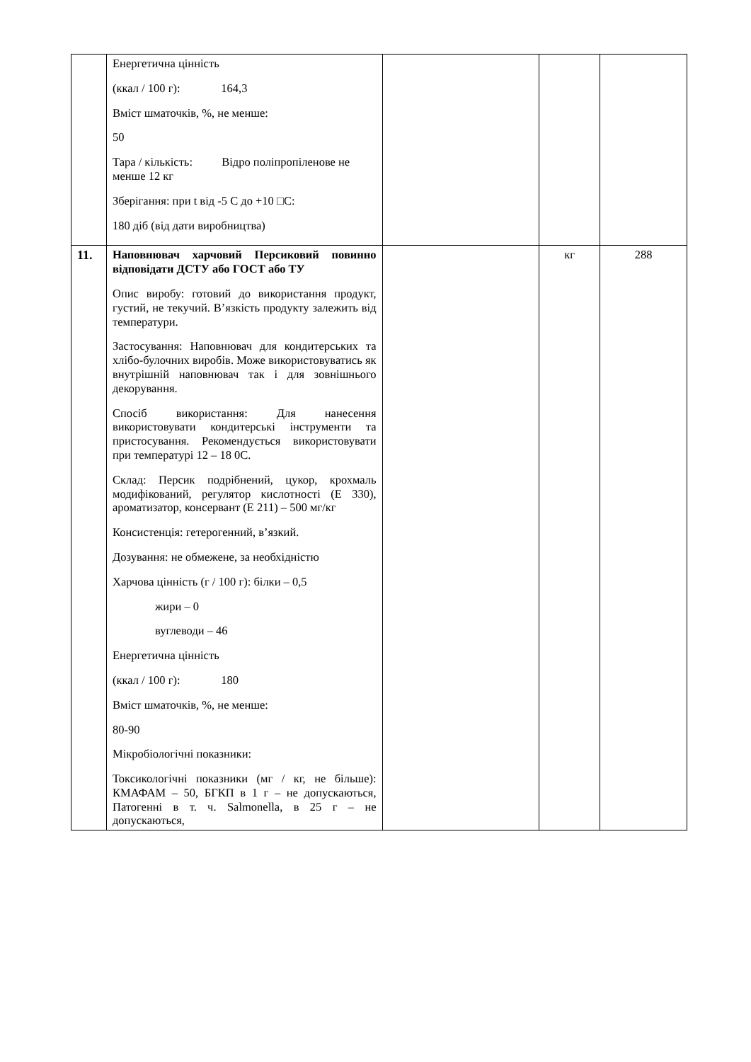| | Енергетична цінність (ккал / 100 г): 164,3 Вміст шматочків, %, не менше: 50 Тара / кількість: Відро поліпропіленове не менше 12 кг Зберігання: при t від -5 С до +10 □С: 180 діб (від дати виробництва) | | | |
| 11. | Наповнювач харчовий Персиковий повинно відповідати ДСТУ або ГОСТ або ТУ Опис виробу: готовий до використання продукт, густий, не текучий. В’язкість продукту залежить від температури. Застосування: Наповнювач для кондитерських та хлібо-булочних виробів. Може використовуватись як внутрішній наповнювач так і для зовнішнього декорування. Спосіб використання: Для нанесення використовувати кондитерські інструменти та пристосування. Рекомендується використовувати при температурі 12 – 18 0С. Склад: Персик подрібнений, цукор, крохмаль модифікований, регулятор кислотності (Е 330), ароматизатор, консервант (Е 211) – 500 мг/кг Консистенція: гетерогенний, в’язкий. Дозування: не обмежене, за необхідністю Харчова цінність (г / 100 г): білки – 0,5 жири – 0 вуглеводи – 46 Енергетична цінність (ккал / 100 г): 180 Вміст шматочків, %, не менше: 80-90 Мікробіологічні показники: Токсикологічні показники (мг / кг, не більше): КМАФАМ – 50, БГКП в 1 г – не допускаються, Патогенні в т. ч. Salmonella, в 25 г – не допускаються, | | кг | 288 |